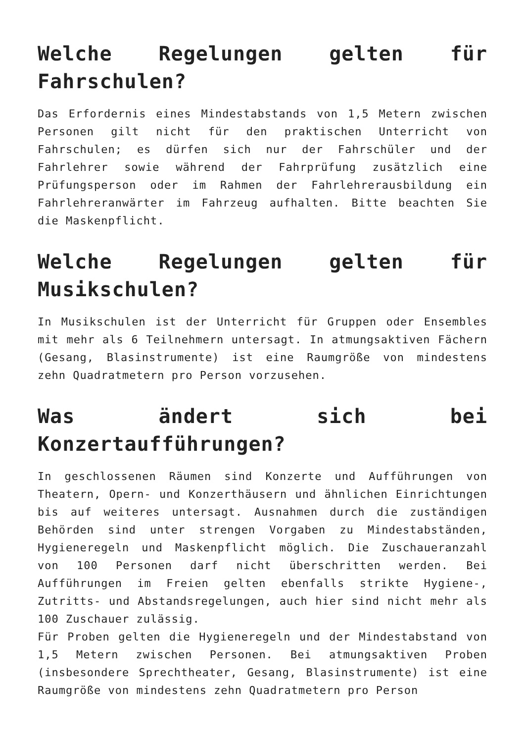Welche Regelungen gelten für Fahrschulen?
Das Erfordernis eines Mindestabstands von 1,5 Metern zwischen Personen gilt nicht für den praktischen Unterricht von Fahrschulen; es dürfen sich nur der Fahrschüler und der Fahrlehrer sowie während der Fahrprüfung zusätzlich eine Prüfungsperson oder im Rahmen der Fahrlehrerausbildung ein Fahrlehreranwärter im Fahrzeug aufhalten. Bitte beachten Sie die Maskenpflicht.
Welche Regelungen gelten für Musikschulen?
In Musikschulen ist der Unterricht für Gruppen oder Ensembles mit mehr als 6 Teilnehmern untersagt. In atmungsaktiven Fächern (Gesang, Blasinstrumente) ist eine Raumgröße von mindestens zehn Quadratmetern pro Person vorzusehen.
Was ändert sich bei Konzertaufführungen?
In geschlossenen Räumen sind Konzerte und Aufführungen von Theatern, Opern- und Konzerthäusern und ähnlichen Einrichtungen bis auf weiteres untersagt. Ausnahmen durch die zuständigen Behörden sind unter strengen Vorgaben zu Mindestabständen, Hygieneregeln und Maskenpflicht möglich. Die Zuschaueranzahl von 100 Personen darf nicht überschritten werden. Bei Aufführungen im Freien gelten ebenfalls strikte Hygiene-, Zutritts- und Abstandsregelungen, auch hier sind nicht mehr als 100 Zuschauer zulässig.
Für Proben gelten die Hygieneregeln und der Mindestabstand von 1,5 Metern zwischen Personen. Bei atmungsaktiven Proben (insbesondere Sprechtheater, Gesang, Blasinstrumente) ist eine Raumgröße von mindestens zehn Quadratmetern pro Person